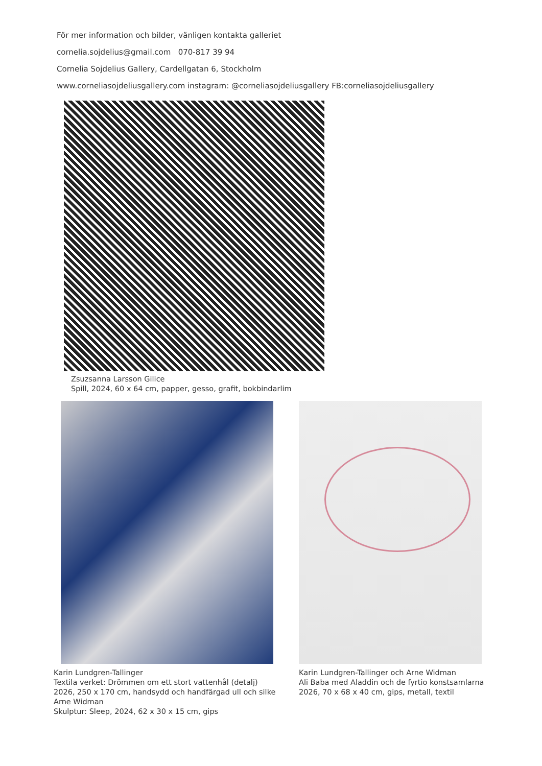För mer information och bilder, vänligen kontakta galleriet
cornelia.sojdelius@gmail.com 070-817 39 94
Cornelia Sojdelius Gallery, Cardellgatan 6, Stockholm
www.corneliasojdeliusgallery.com instagram: @corneliasojdeliusgallery FB:corneliasojdeliusgallery
Zsuzsanna Larsson Gilice
Spill, 2024, 60 x 64 cm, papper, gesso, grafit, bokbindarlim
Karin Lundgren-Tallinger
Textila verket: Drömmen om ett stort vattenhål (detalj)
2026, 250 x 170 cm, handsydd och handfärgad ull och silke
Arne Widman
Skulptur: Sleep, 2024, 62 x 30 x 15 cm, gips
Karin Lundgren-Tallinger och Arne Widman
Ali Baba med Aladdin och de fyrtio konstsamlarna
2026, 70 x 68 x 40 cm, gips, metall, textil